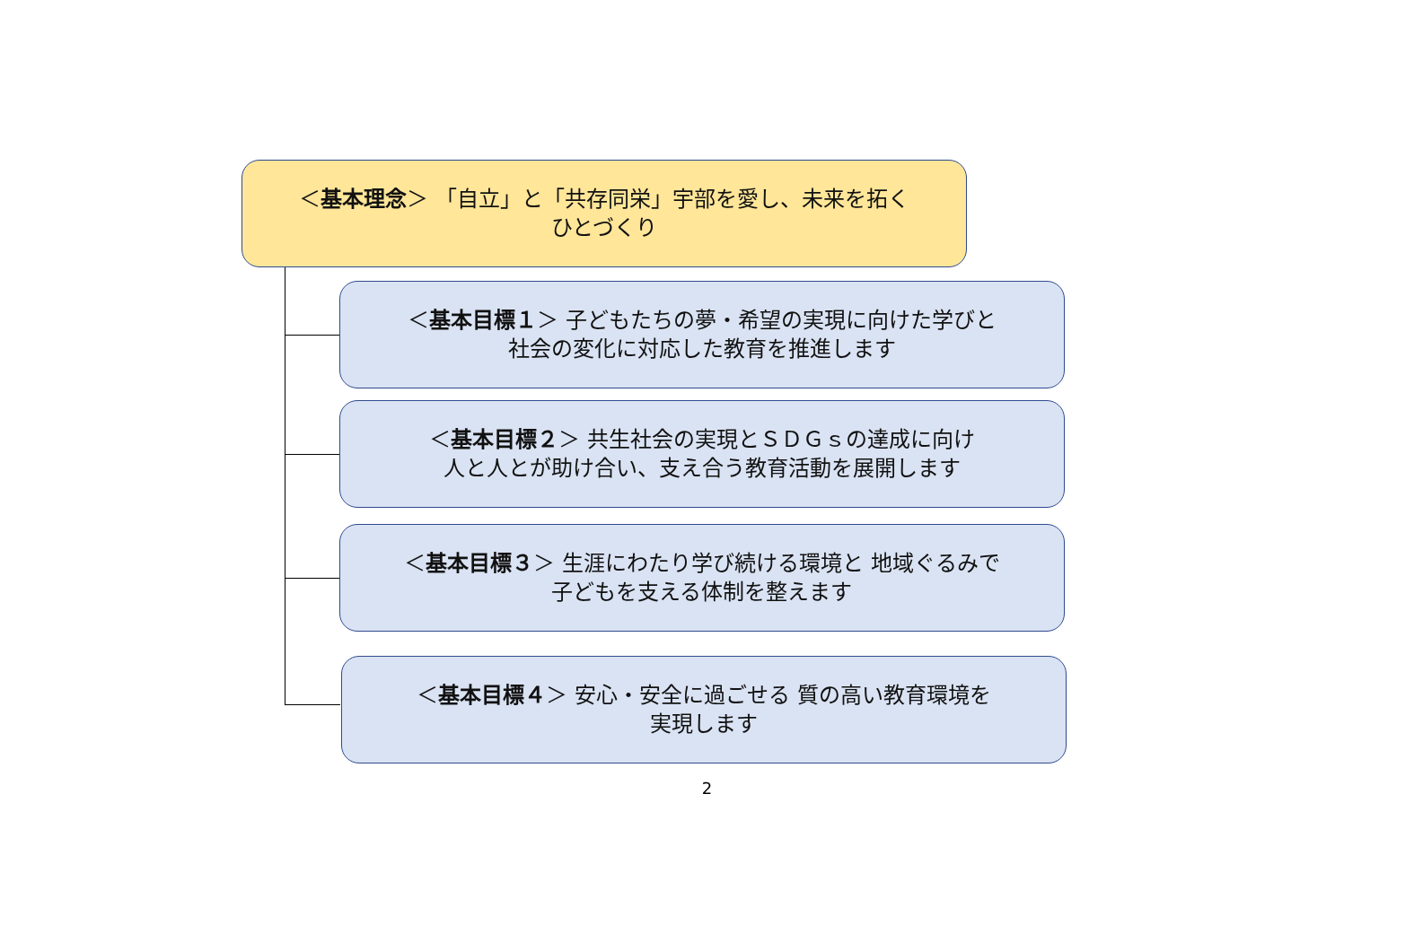＜基本理念＞ 「自立」と「共存同栄」宇部を愛し、未来を拓く
ひとづくり
＜基本目標１＞ 子どもたちの夢・希望の実現に向けた学びと
社会の変化に対応した教育を推進します
＜基本目標２＞ 共生社会の実現とＳＤＧｓの達成に向け
人と人とが助け合い、支え合う教育活動を展開します
＜基本目標３＞ 生涯にわたり学び続ける環境と 地域ぐるみで
子どもを支える体制を整えます
＜基本目標４＞ 安心・安全に過ごせる 質の高い教育環境を
実現します
2